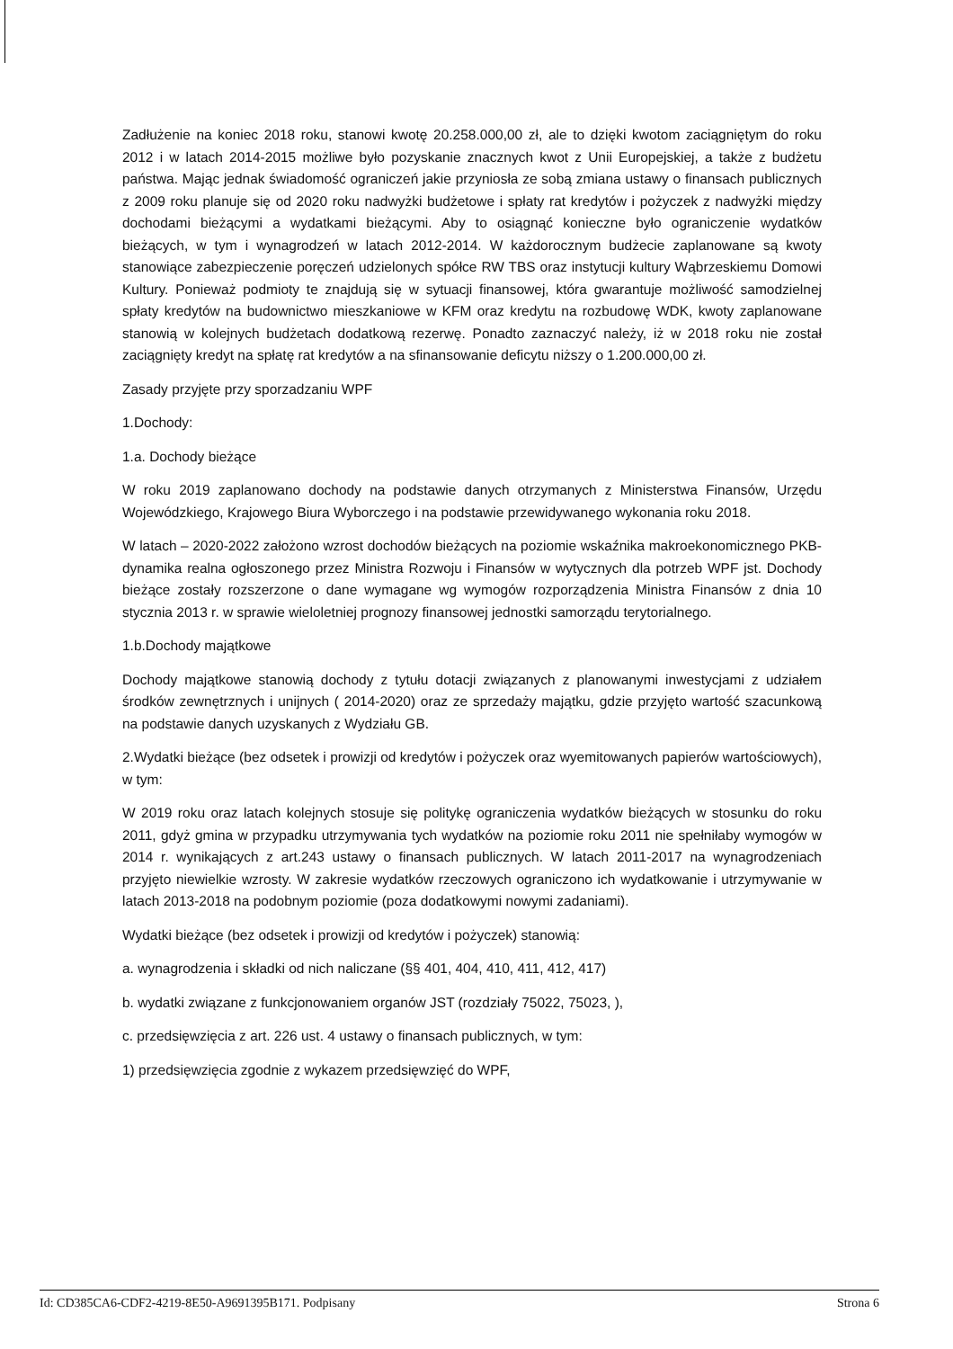Zadłużenie na koniec 2018 roku, stanowi kwotę 20.258.000,00 zł, ale to dzięki kwotom zaciągniętym do roku 2012 i w latach 2014-2015 możliwe było pozyskanie znacznych kwot z Unii Europejskiej, a także z budżetu państwa. Mając jednak świadomość ograniczeń jakie przyniosła ze sobą zmiana ustawy o finansach publicznych z 2009 roku planuje się od 2020 roku nadwyżki budżetowe i spłaty rat kredytów i pożyczek z nadwyżki między dochodami bieżącymi a wydatkami bieżącymi. Aby to osiągnąć konieczne było ograniczenie wydatków bieżących, w tym i wynagrodzeń w latach 2012-2014. W każdorocznym budżecie zaplanowane są kwoty stanowiące zabezpieczenie poręczeń udzielonych spółce RW TBS oraz instytucji kultury Wąbrzeskiemu Domowi Kultury. Ponieważ podmioty te znajdują się w sytuacji finansowej, która gwarantuje możliwość samodzielnej spłaty kredytów na budownictwo mieszkaniowe w KFM oraz kredytu na rozbudowę WDK, kwoty zaplanowane stanowią w kolejnych budżetach dodatkową rezerwę. Ponadto zaznaczyć należy, iż w 2018 roku nie został zaciągnięty kredyt na spłatę rat kredytów a na sfinansowanie deficytu niższy o 1.200.000,00 zł.
Zasady przyjęte przy sporzadzaniu WPF
1.Dochody:
1.a. Dochody bieżące
W roku 2019 zaplanowano dochody na podstawie danych otrzymanych z Ministerstwa Finansów, Urzędu Wojewódzkiego, Krajowego Biura Wyborczego i na podstawie przewidywanego wykonania roku 2018.
W latach – 2020-2022 założono wzrost dochodów bieżących na poziomie wskaźnika makroekonomicznego PKB-dynamika realna ogłoszonego przez Ministra Rozwoju i Finansów w wytycznych dla potrzeb WPF jst. Dochody bieżące zostały rozszerzone o dane wymagane wg wymogów rozporządzenia Ministra Finansów z dnia 10 stycznia 2013 r. w sprawie wieloletniej prognozy finansowej jednostki samorządu terytorialnego.
1.b.Dochody majątkowe
Dochody majątkowe stanowią dochody z tytułu dotacji związanych z planowanymi inwestycjami z udziałem środków zewnętrznych i unijnych ( 2014-2020) oraz ze sprzedaży majątku, gdzie przyjęto wartość szacunkową na podstawie danych uzyskanych z Wydziału GB.
2.Wydatki bieżące (bez odsetek i prowizji od kredytów i pożyczek oraz wyemitowanych papierów wartościowych), w tym:
W 2019 roku oraz latach kolejnych stosuje się politykę ograniczenia wydatków bieżących w stosunku do roku 2011, gdyż gmina w przypadku utrzymywania tych wydatków na poziomie roku 2011 nie spełniłaby wymogów w 2014 r. wynikających z art.243 ustawy o finansach publicznych. W latach 2011-2017 na wynagrodzeniach przyjęto niewielkie wzrosty. W zakresie wydatków rzeczowych ograniczono ich wydatkowanie i utrzymywanie w latach 2013-2018 na podobnym poziomie (poza dodatkowymi nowymi zadaniami).
Wydatki bieżące (bez odsetek i prowizji od kredytów i pożyczek) stanowią:
a. wynagrodzenia i składki od nich naliczane (§§ 401, 404, 410, 411, 412, 417)
b. wydatki związane z funkcjonowaniem organów JST (rozdziały 75022, 75023, ),
c. przedsięwzięcia z art. 226 ust. 4 ustawy o finansach publicznych, w tym:
1) przedsięwzięcia zgodnie z wykazem przedsięwzięć do WPF,
Id: CD385CA6-CDF2-4219-8E50-A9691395B171. Podpisany Strona 6